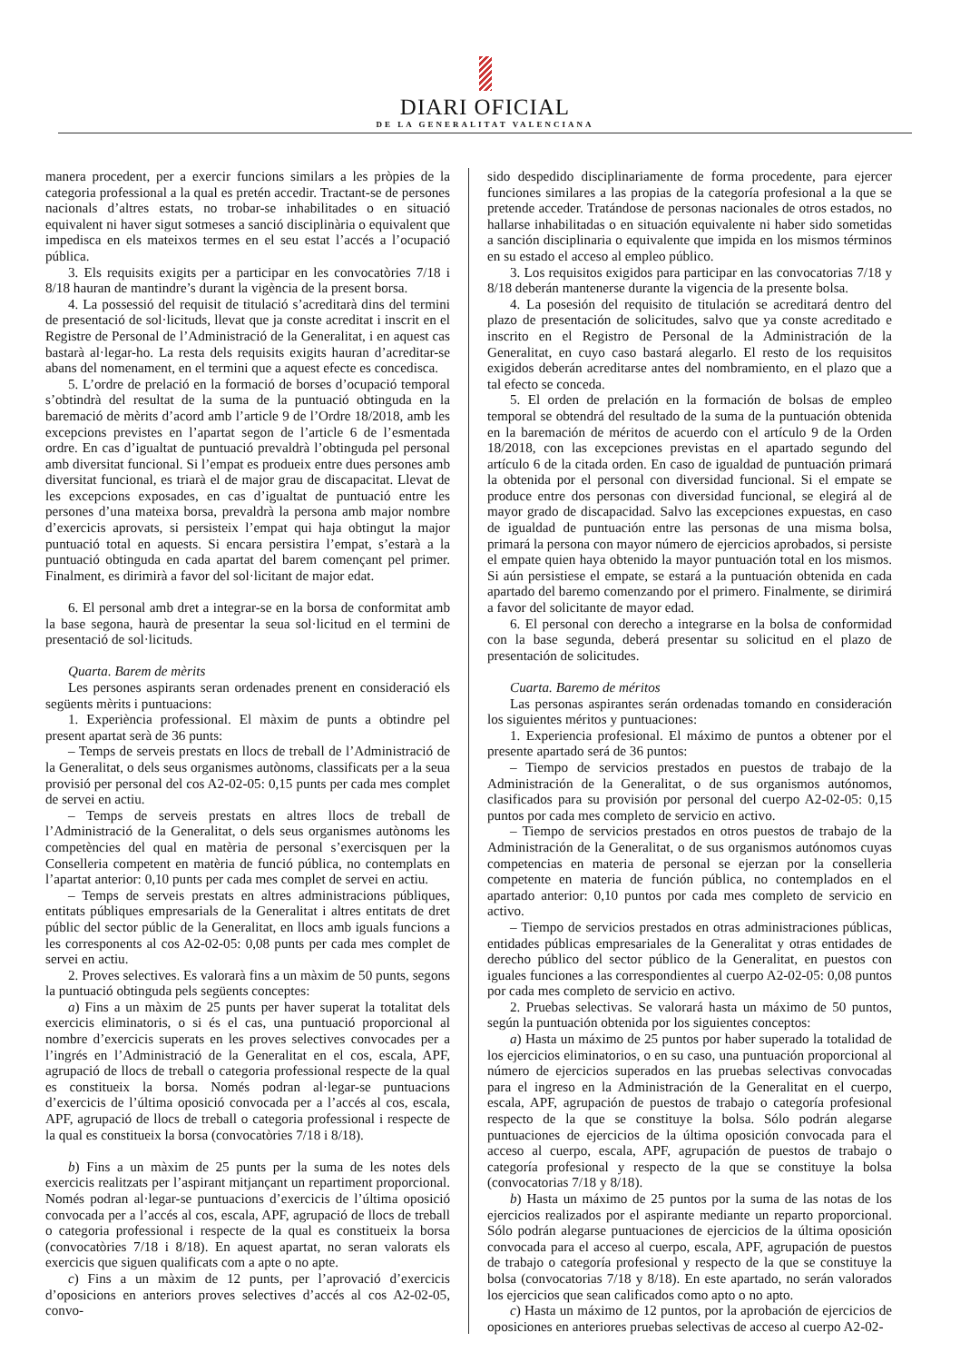DIARI OFICIAL
DE LA GENERALITAT VALENCIANA
manera procedent, per a exercir funcions similars a les pròpies de la categoria professional a la qual es pretén accedir. Tractant-se de persones nacionals d’altres estats, no trobar-se inhabilitades o en situació equivalent ni haver sigut sotmeses a sanció disciplinària o equivalent que impedisca en els mateixos termes en el seu estat l’accés a l’ocupació pública.
3. Els requisits exigits per a participar en les convocatòries 7/18 i 8/18 hauran de mantindre’s durant la vigència de la present borsa.
4. La possessió del requisit de titulació s’acreditarà dins del termini de presentació de sol·licituds, llevat que ja conste acreditat i inscrit en el Registre de Personal de l’Administració de la Generalitat, i en aquest cas bastarà al·legar-ho. La resta dels requisits exigits hauran d’acreditar-se abans del nomenament, en el termini que a aquest efecte es concedisca.
5. L’ordre de prelació en la formació de borses d’ocupació temporal s’obtindrà del resultat de la suma de la puntuació obtinguda en la baremació de mèrits d’acord amb l’article 9 de l’Ordre 18/2018, amb les excepcions previstes en l’apartat segon de l’article 6 de l’esmentada ordre. En cas d’igualtat de puntuació prevaldrà l’obtinguda pel personal amb diversitat funcional. Si l’empat es produeix entre dues persones amb diversitat funcional, es triarà el de major grau de discapacitat. Llevat de les excepcions exposades, en cas d’igualtat de puntuació entre les persones d’una mateixa borsa, prevaldrà la persona amb major nombre d’exercicis aprovats, si persisteix l’empat qui haja obtingut la major puntuació total en aquests. Si encara persistira l’empat, s’estarà a la puntuació obtinguda en cada apartat del barem començant pel primer. Finalment, es dirimirà a favor del sol·licitant de major edat.
6. El personal amb dret a integrar-se en la borsa de conformitat amb la base segona, haurà de presentar la seua sol·licitud en el termini de presentació de sol·licituds.
Quarta. Barem de mèrits
Les persones aspirants seran ordenades prenent en consideració els següents mèrits i puntuacions:
1. Experiència professional. El màxim de punts a obtindre pel present apartat serà de 36 punts:
– Temps de serveis prestats en llocs de treball de l’Administració de la Generalitat, o dels seus organismes autònoms, classificats per a la seua provisió per personal del cos A2-02-05: 0,15 punts per cada mes complet de servei en actiu.
– Temps de serveis prestats en altres llocs de treball de l’Administració de la Generalitat, o dels seus organismes autònoms les competències del qual en matèria de personal s’exercisquen per la Conselleria competent en matèria de funció pública, no contemplats en l’apartat anterior: 0,10 punts per cada mes complet de servei en actiu.
– Temps de serveis prestats en altres administracions públiques, entitats públiques empresarials de la Generalitat i altres entitats de dret públic del sector públic de la Generalitat, en llocs amb iguals funcions a les corresponents al cos A2-02-05: 0,08 punts per cada mes complet de servei en actiu.
2. Proves selectives. Es valorarà fins a un màxim de 50 punts, segons la puntuació obtinguda pels següents conceptes:
a) Fins a un màxim de 25 punts per haver superat la totalitat dels exercicis eliminatoris, o si és el cas, una puntuació proporcional al nombre d’exercicis superats en les proves selectives convocades per a l’ingrés en l’Administració de la Generalitat en el cos, escala, APF, agrupació de llocs de treball o categoria professional respecte de la qual es constitueix la borsa. Només podran al·legar-se puntuacions d’exercicis de l’última oposició convocada per a l’accés al cos, escala, APF, agrupació de llocs de treball o categoria professional i respecte de la qual es constitueix la borsa (convocatòries 7/18 i 8/18).
b) Fins a un màxim de 25 punts per la suma de les notes dels exercicis realitzats per l’aspirant mitjançant un repartiment proporcional. Només podran al·legar-se puntuacions d’exercicis de l’última oposició convocada per a l’accés al cos, escala, APF, agrupació de llocs de treball o categoria professional i respecte de la qual es constitueix la borsa (convocatòries 7/18 i 8/18). En aquest apartat, no seran valorats els exercicis que siguen qualificats com a apte o no apte.
c) Fins a un màxim de 12 punts, per l’aprovació d’exercicis d’oposicions en anteriors proves selectives d’accés al cos A2-02-05, convo-
sido despedido disciplinariamente de forma procedente, para ejercer funciones similares a las propias de la categoría profesional a la que se pretende acceder. Tratándose de personas nacionales de otros estados, no hallarse inhabilitadas o en situación equivalente ni haber sido sometidas a sanción disciplinaria o equivalente que impida en los mismos términos en su estado el acceso al empleo público.
3. Los requisitos exigidos para participar en las convocatorias 7/18 y 8/18 deberán mantenerse durante la vigencia de la presente bolsa.
4. La posesión del requisito de titulación se acreditará dentro del plazo de presentación de solicitudes, salvo que ya conste acreditado e inscrito en el Registro de Personal de la Administración de la Generalitat, en cuyo caso bastará alegarlo. El resto de los requisitos exigidos deberán acreditarse antes del nombramiento, en el plazo que a tal efecto se conceda.
5. El orden de prelación en la formación de bolsas de empleo temporal se obtendrá del resultado de la suma de la puntuación obtenida en la baremación de méritos de acuerdo con el artículo 9 de la Orden 18/2018, con las excepciones previstas en el apartado segundo del artículo 6 de la citada orden. En caso de igualdad de puntuación primará la obtenida por el personal con diversidad funcional. Si el empate se produce entre dos personas con diversidad funcional, se elegirá al de mayor grado de discapacidad. Salvo las excepciones expuestas, en caso de igualdad de puntuación entre las personas de una misma bolsa, primará la persona con mayor número de ejercicios aprobados, si persiste el empate quien haya obtenido la mayor puntuación total en los mismos. Si aún persistiese el empate, se estará a la puntuación obtenida en cada apartado del baremo comenzando por el primero. Finalmente, se dirimirá a favor del solicitante de mayor edad.
6. El personal con derecho a integrarse en la bolsa de conformidad con la base segunda, deberá presentar su solicitud en el plazo de presentación de solicitudes.
Cuarta. Baremo de méritos
Las personas aspirantes serán ordenadas tomando en consideración los siguientes méritos y puntuaciones:
1. Experiencia profesional. El máximo de puntos a obtener por el presente apartado será de 36 puntos:
– Tiempo de servicios prestados en puestos de trabajo de la Administración de la Generalitat, o de sus organismos autónomos, clasificados para su provisión por personal del cuerpo A2-02-05: 0,15 puntos por cada mes completo de servicio en activo.
– Tiempo de servicios prestados en otros puestos de trabajo de la Administración de la Generalitat, o de sus organismos autónomos cuyas competencias en materia de personal se ejerzan por la conselleria competente en materia de función pública, no contemplados en el apartado anterior: 0,10 puntos por cada mes completo de servicio en activo.
– Tiempo de servicios prestados en otras administraciones públicas, entidades públicas empresariales de la Generalitat y otras entidades de derecho público del sector público de la Generalitat, en puestos con iguales funciones a las correspondientes al cuerpo A2-02-05: 0,08 puntos por cada mes completo de servicio en activo.
2. Pruebas selectivas. Se valorará hasta un máximo de 50 puntos, según la puntuación obtenida por los siguientes conceptos:
a) Hasta un máximo de 25 puntos por haber superado la totalidad de los ejercicios eliminatorios, o en su caso, una puntuación proporcional al número de ejercicios superados en las pruebas selectivas convocadas para el ingreso en la Administración de la Generalitat en el cuerpo, escala, APF, agrupación de puestos de trabajo o categoría profesional respecto de la que se constituye la bolsa. Sólo podrán alegarse puntuaciones de ejercicios de la última oposición convocada para el acceso al cuerpo, escala, APF, agrupación de puestos de trabajo o categoría profesional y respecto de la que se constituye la bolsa (convocatorias 7/18 y 8/18).
b) Hasta un máximo de 25 puntos por la suma de las notas de los ejercicios realizados por el aspirante mediante un reparto proporcional. Sólo podrán alegarse puntuaciones de ejercicios de la última oposición convocada para el acceso al cuerpo, escala, APF, agrupación de puestos de trabajo o categoría profesional y respecto de la que se constituye la bolsa (convocatorias 7/18 y 8/18). En este apartado, no serán valorados los ejercicios que sean calificados como apto o no apto.
c) Hasta un máximo de 12 puntos, por la aprobación de ejercicios de oposiciones en anteriores pruebas selectivas de acceso al cuerpo A2-02-